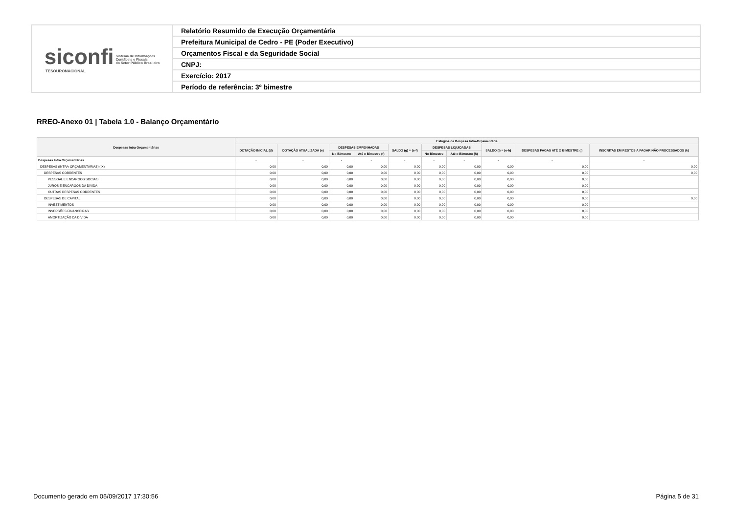| siconfi Sistema de Informações Contábeis e Fiscais do Setor Público Brasileiro TESOURONACIONAL | Relatório Resumido de Execução Orçamentária |
| | Prefeitura Municipal de Cedro - PE (Poder Executivo) |
| | Orçamentos Fiscal e da Seguridade Social |
| | CNPJ: |
| | Exercício: 2017 |
| | Período de referência: 3º bimestre |
RREO-Anexo 01 | Tabela 1.0 - Balanço Orçamentário
| Despesas Intra Orçamentárias | Estágios da Despesa Intra-Orçamentária | | | | | | | | | |
| --- | --- | --- | --- | --- | --- | --- | --- | --- | --- | --- |
| | DOTAÇÃO INICIAL (d) | DOTAÇÃO ATUALIZADA (e) | DESPESAS EMPENHADAS | | SALDO (g) = (e-f) | DESPESAS LIQUIDADAS | | SALDO (i) = (e-h) | DESPESAS PAGAS ATÉ O BIMESTRE (j) | INSCRITAS EM RESTOS A PAGAR NÃO PROCESSADOS (k) |
| | | | No Bimestre | Até o Bimestre (f) | | No Bimestre | Até o Bimestre (h) | | | |
| Despesas Intra Orçamentárias | - | - | - | - | - | - | - | - | - | - |
| DESPESAS (INTRA-ORÇAMENTÁRIAS) (IX) | 0,00 | 0,00 | 0,00 | 0,00 | 0,00 | 0,00 | 0,00 | 0,00 | 0,00 | 0,00 |
| DESPESAS CORRENTES | 0,00 | 0,00 | 0,00 | 0,00 | 0,00 | 0,00 | 0,00 | 0,00 | 0,00 | 0,00 |
| PESSOAL E ENCARGOS SOCIAIS | 0,00 | 0,00 | 0,00 | 0,00 | 0,00 | 0,00 | 0,00 | 0,00 | 0,00 | |
| JUROS E ENCARGOS DA DÍVIDA | 0,00 | 0,00 | 0,00 | 0,00 | 0,00 | 0,00 | 0,00 | 0,00 | 0,00 | |
| OUTRAS DESPESAS CORRENTES | 0,00 | 0,00 | 0,00 | 0,00 | 0,00 | 0,00 | 0,00 | 0,00 | 0,00 | |
| DESPESAS DE CAPITAL | 0,00 | 0,00 | 0,00 | 0,00 | 0,00 | 0,00 | 0,00 | 0,00 | 0,00 | 0,00 |
| INVESTIMENTOS | 0,00 | 0,00 | 0,00 | 0,00 | 0,00 | 0,00 | 0,00 | 0,00 | 0,00 | |
| INVERSÕES FINANCEIRAS | 0,00 | 0,00 | 0,00 | 0,00 | 0,00 | 0,00 | 0,00 | 0,00 | 0,00 | |
| AMORTIZAÇÃO DA DÍVIDA | 0,00 | 0,00 | 0,00 | 0,00 | 0,00 | 0,00 | 0,00 | 0,00 | 0,00 | |
Documento gerado em 05/09/2017 17:30:56
Página 5 de 31